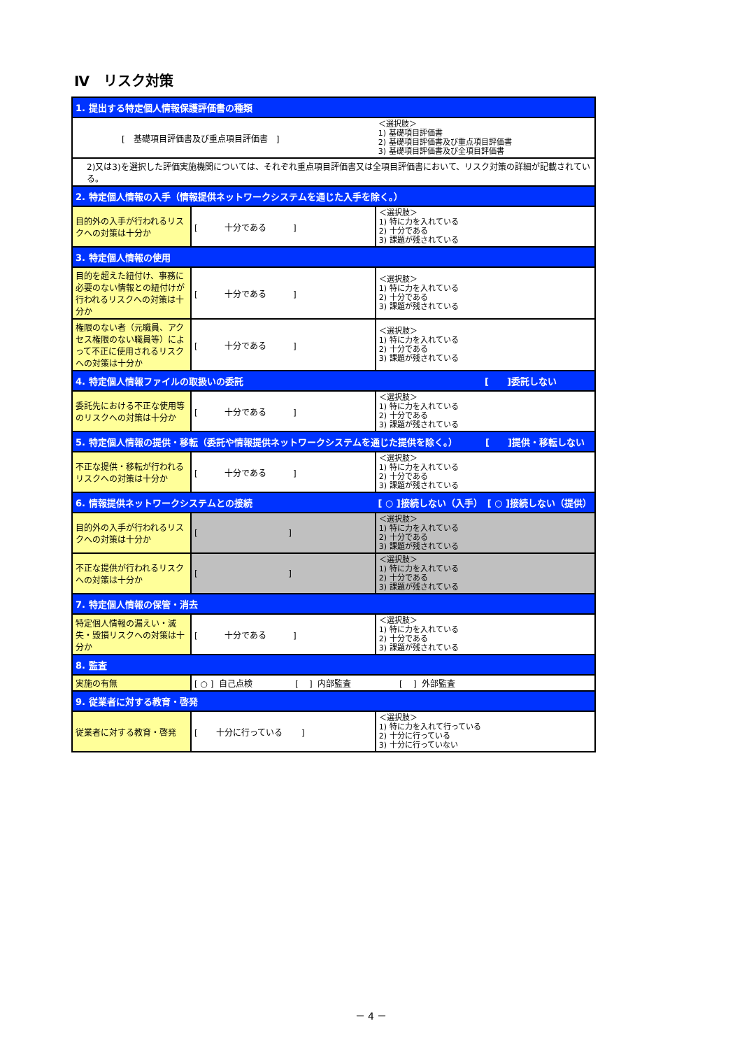Ⅳ　リスク対策
| 1. 提出する特定個人情報保護評価書の種類 | | |
| [ 基礎項目評価書及び重点項目評価書 ] | | ＜選択肢＞ 1) 基礎項目評価書 2) 基礎項目評価書及び重点項目評価書 3) 基礎項目評価書及び全項目評価書 |
| 2)又は3)を選択した評価実施機関については、それぞれ重点項目評価書又は全項目評価書において、リスク対策の詳細が記載されている。 | | |
| 2. 特定個人情報の入手（情報提供ネットワークシステムを通じた入手を除く。） | | |
| 目的外の入手が行われるリスクへの対策は十分か | [ 十分である ] | ＜選択肢＞ 1) 特に力を入れている 2) 十分である 3) 課題が残されている |
| 3. 特定個人情報の使用 | | |
| 目的を超えた紐付け、事務に必要のない情報との紐付けが行われるリスクへの対策は十分か | [ 十分である ] | ＜選択肢＞ 1) 特に力を入れている 2) 十分である 3) 課題が残されている |
| 権限のない者（元職員、アクセス権限のない職員等）によって不正に使用されるリスクへの対策は十分か | [ 十分である ] | ＜選択肢＞ 1) 特に力を入れている 2) 十分である 3) 課題が残されている |
| 4. 特定個人情報ファイルの取扱いの委託 [ ]委託しない | | |
| 委託先における不正な使用等のリスクへの対策は十分か | [ 十分である ] | ＜選択肢＞ 1) 特に力を入れている 2) 十分である 3) 課題が残されている |
| 5. 特定個人情報の提供・移転（委託や情報提供ネットワークシステムを通じた提供を除く。） [ ]提供・移転しない | | |
| 不正な提供・移転が行われるリスクへの対策は十分か | [ 十分である ] | ＜選択肢＞ 1) 特に力を入れている 2) 十分である 3) 課題が残されている |
| 6. 情報提供ネットワークシステムとの接続 [ ○ ]接続しない（入手） [ ○ ]接続しない（提供） | | |
| 目的外の入手が行われるリスクへの対策は十分か | [ ] | ＜選択肢＞ 1) 特に力を入れている 2) 十分である 3) 課題が残されている |
| 不正な提供が行われるリスクへの対策は十分か | [ ] | ＜選択肢＞ 1) 特に力を入れている 2) 十分である 3) 課題が残されている |
| 7. 特定個人情報の保管・消去 | | |
| 特定個人情報の漏えい・滅失・毀損リスクへの対策は十分か | [ 十分である ] | ＜選択肢＞ 1) 特に力を入れている 2) 十分である 3) 課題が残されている |
| 8. 監査 | | |
| 実施の有無 | [ ○ ] 自己点検 [ ] 内部監査 [ ] 外部監査 | |
| 9. 従業者に対する教育・啓発 | | |
| 従業者に対する教育・啓発 | [ 十分に行っている ] | ＜選択肢＞ 1) 特に力を入れて行っている 2) 十分に行っている 3) 十分に行っていない |
－ 4 －